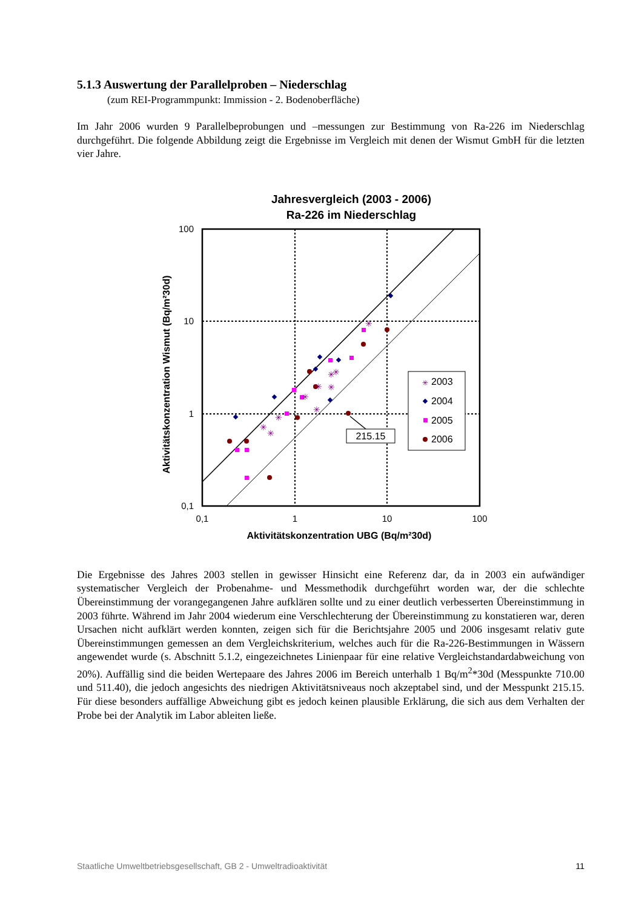5.1.3 Auswertung der Parallelproben – Niederschlag
(zum REI-Programmpunkt: Immission - 2. Bodenoberfläche)
Im Jahr 2006 wurden 9 Parallelbeprobungen und –messungen zur Bestimmung von Ra-226 im Niederschlag durchgeführt. Die folgende Abbildung zeigt die Ergebnisse im Vergleich mit denen der Wismut GmbH für die letzten vier Jahre.
Jahresvergleich (2003 - 2006)
Ra-226 im Niederschlag
100
10
1
0,1
0,1
1
10
100
Aktivitätskonzentration UBG (Bq/m²30d)
Aktivitätskonzentration Wismut (Bq/m²30d)
✳
✳
✳
✳
✳
✳
✳
✳
✳
✳
215.15
2003
2004
2005
2006
✳
Die Ergebnisse des Jahres 2003 stellen in gewisser Hinsicht eine Referenz dar, da in 2003 ein aufwändiger systematischer Vergleich der Probenahme- und Messmethodik durchgeführt worden war, der die schlechte Übereinstimmung der vorangegangenen Jahre aufklären sollte und zu einer deutlich verbesserten Übereinstimmung in 2003 führte. Während im Jahr 2004 wiederum eine Verschlechterung der Übereinstimmung zu konstatieren war, deren Ursachen nicht aufklärt werden konnten, zeigen sich für die Berichtsjahre 2005 und 2006 insgesamt relativ gute Übereinstimmungen gemessen an dem Vergleichskriterium, welches auch für die Ra-226-Bestimmungen in Wässern angewendet wurde (s. Abschnitt 5.1.2, eingezeichnetes Linienpaar für eine relative Vergleichstandardabweichung von 20%). Auffällig sind die beiden Wertepaare des Jahres 2006 im Bereich unterhalb 1 Bq/m<sup>2</sup>*30d (Messpunkte 710.00 und 511.40), die jedoch angesichts des niedrigen Aktivitätsniveaus noch akzeptabel sind, und der Messpunkt 215.15. Für diese besonders auffällige Abweichung gibt es jedoch keinen plausible Erklärung, die sich aus dem Verhalten der Probe bei der Analytik im Labor ableiten ließe.
Staatliche Umweltbetriebsgesellschaft, GB 2 - Umweltradioaktivität 11